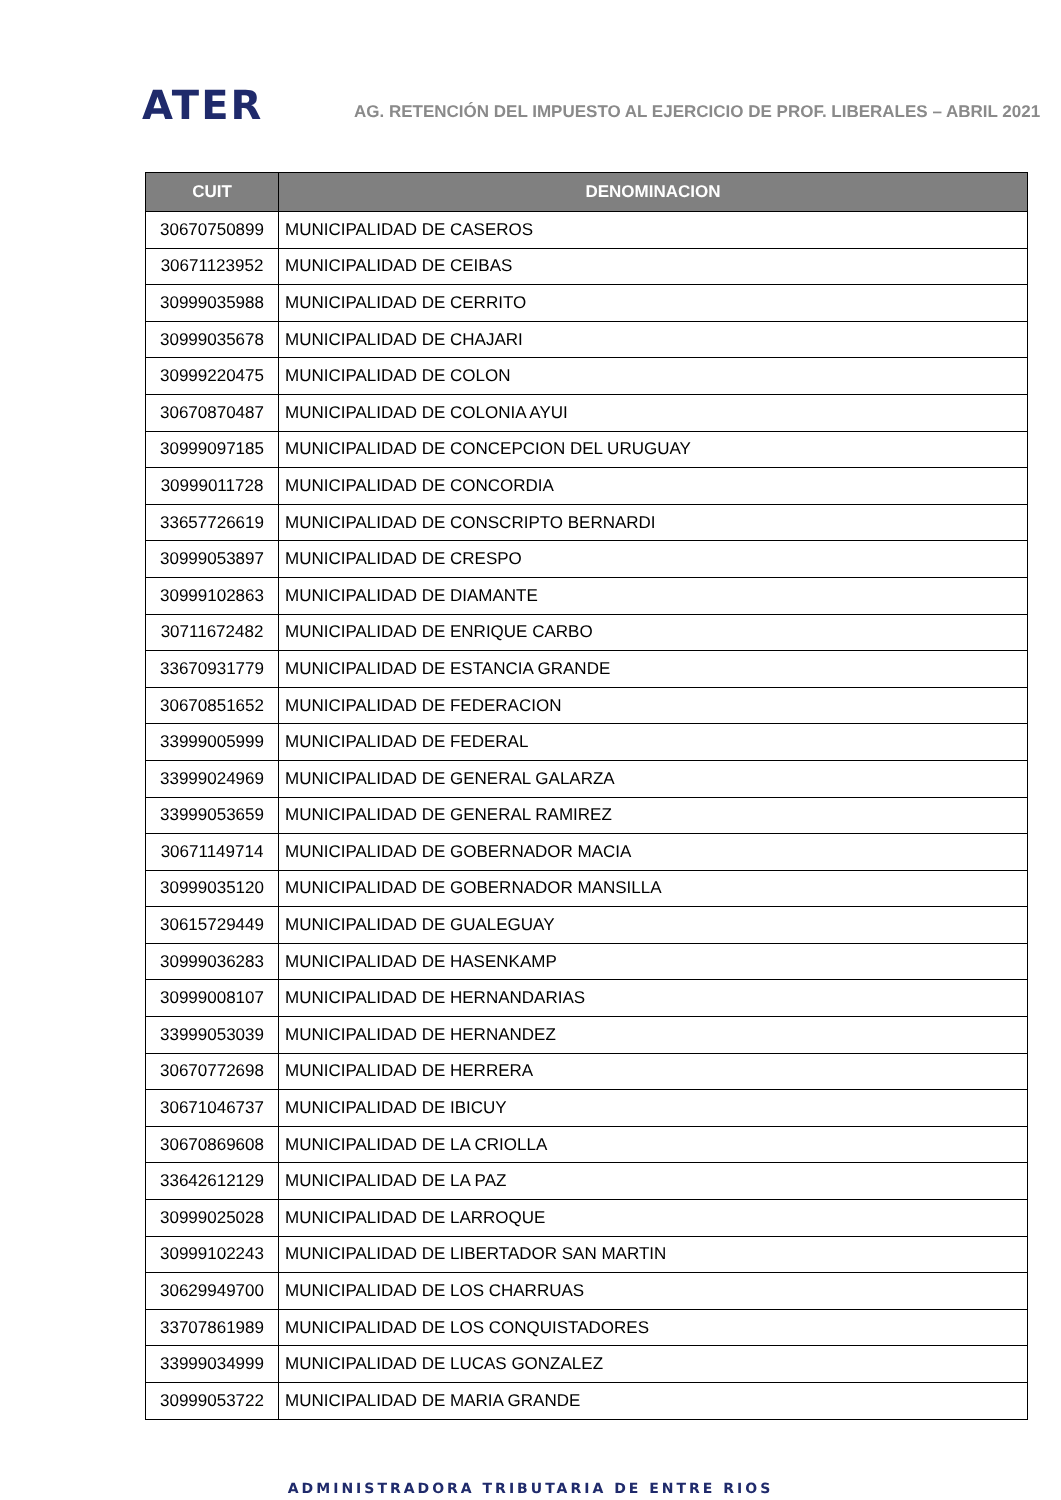ATER
AG. RETENCIÓN DEL IMPUESTO AL EJERCICIO DE PROF. LIBERALES – ABRIL 2021
| CUIT | DENOMINACION |
| --- | --- |
| 30670750899 | MUNICIPALIDAD DE CASEROS |
| 30671123952 | MUNICIPALIDAD DE CEIBAS |
| 30999035988 | MUNICIPALIDAD DE CERRITO |
| 30999035678 | MUNICIPALIDAD DE CHAJARI |
| 30999220475 | MUNICIPALIDAD DE COLON |
| 30670870487 | MUNICIPALIDAD DE COLONIA AYUI |
| 30999097185 | MUNICIPALIDAD DE CONCEPCION DEL URUGUAY |
| 30999011728 | MUNICIPALIDAD DE CONCORDIA |
| 33657726619 | MUNICIPALIDAD DE CONSCRIPTO BERNARDI |
| 30999053897 | MUNICIPALIDAD DE CRESPO |
| 30999102863 | MUNICIPALIDAD DE DIAMANTE |
| 30711672482 | MUNICIPALIDAD DE ENRIQUE CARBO |
| 33670931779 | MUNICIPALIDAD DE ESTANCIA GRANDE |
| 30670851652 | MUNICIPALIDAD DE FEDERACION |
| 33999005999 | MUNICIPALIDAD DE FEDERAL |
| 33999024969 | MUNICIPALIDAD DE GENERAL GALARZA |
| 33999053659 | MUNICIPALIDAD DE GENERAL RAMIREZ |
| 30671149714 | MUNICIPALIDAD DE GOBERNADOR MACIA |
| 30999035120 | MUNICIPALIDAD DE GOBERNADOR MANSILLA |
| 30615729449 | MUNICIPALIDAD DE GUALEGUAY |
| 30999036283 | MUNICIPALIDAD DE HASENKAMP |
| 30999008107 | MUNICIPALIDAD DE HERNANDARIAS |
| 33999053039 | MUNICIPALIDAD DE HERNANDEZ |
| 30670772698 | MUNICIPALIDAD DE HERRERA |
| 30671046737 | MUNICIPALIDAD DE IBICUY |
| 30670869608 | MUNICIPALIDAD DE LA CRIOLLA |
| 33642612129 | MUNICIPALIDAD DE LA PAZ |
| 30999025028 | MUNICIPALIDAD DE LARROQUE |
| 30999102243 | MUNICIPALIDAD DE LIBERTADOR SAN MARTIN |
| 30629949700 | MUNICIPALIDAD DE LOS CHARRUAS |
| 33707861989 | MUNICIPALIDAD DE LOS CONQUISTADORES |
| 33999034999 | MUNICIPALIDAD DE LUCAS GONZALEZ |
| 30999053722 | MUNICIPALIDAD DE MARIA GRANDE |
ADMINISTRADORA TRIBUTARIA DE ENTRE RIOS